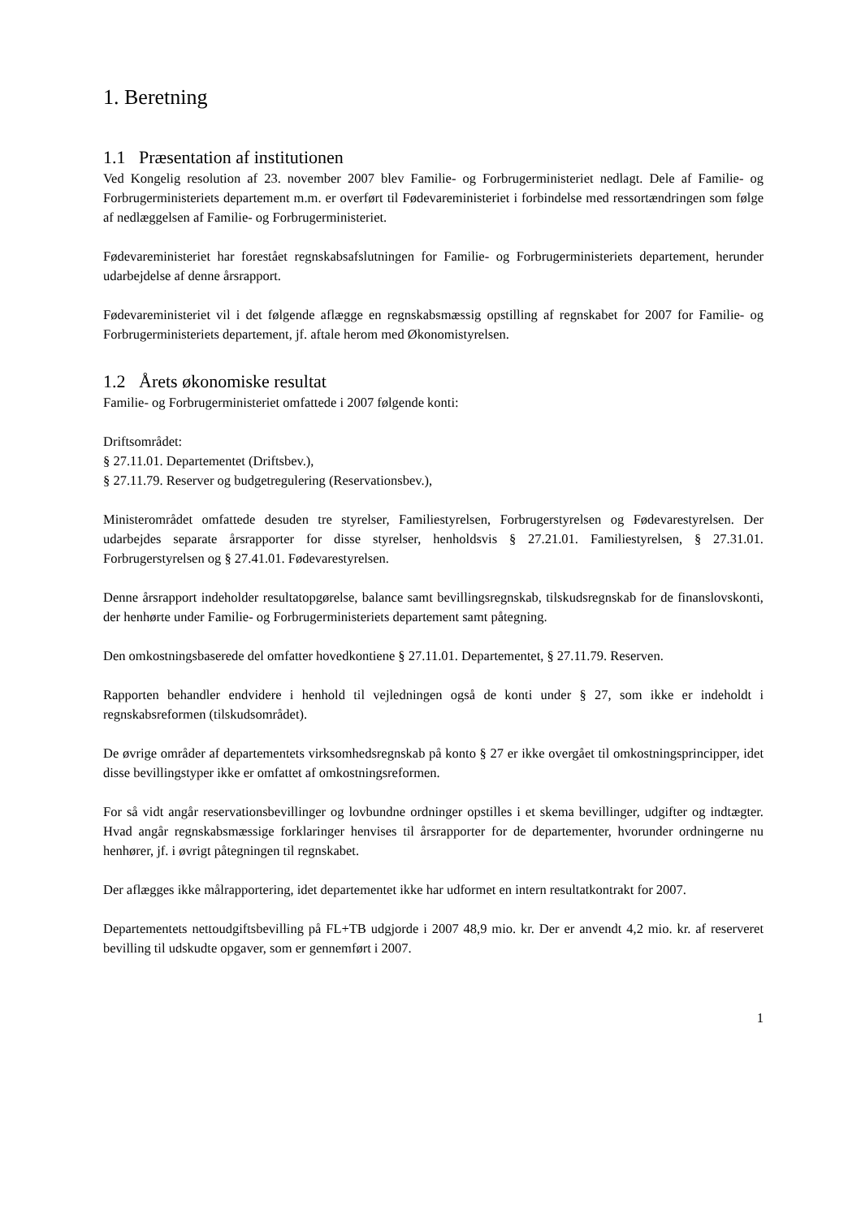1. Beretning
1.1 Præsentation af institutionen
Ved Kongelig resolution af 23. november 2007 blev Familie- og Forbrugerministeriet nedlagt. Dele af Familie- og Forbrugerministeriets departement m.m. er overført til Fødevareministeriet i forbindelse med ressortændringen som følge af nedlæggelsen af Familie- og Forbrugerministeriet.
Fødevareministeriet har forestået regnskabsafslutningen for Familie- og Forbrugerministeriets departement, herunder udarbejdelse af denne årsrapport.
Fødevareministeriet vil i det følgende aflægge en regnskabsmæssig opstilling af regnskabet for 2007 for Familie- og Forbrugerministeriets departement, jf. aftale herom med Økonomistyrelsen.
1.2 Årets økonomiske resultat
Familie- og Forbrugerministeriet omfattede i 2007 følgende konti:
Driftsområdet:
§ 27.11.01. Departementet (Driftsbev.),
§ 27.11.79. Reserver og budgetregulering (Reservationsbev.),
Ministerområdet omfattede desuden tre styrelser, Familiestyrelsen, Forbrugerstyrelsen og Fødevarestyrelsen. Der udarbejdes separate årsrapporter for disse styrelser, henholdsvis § 27.21.01. Familiestyrelsen, § 27.31.01. Forbrugerstyrelsen og § 27.41.01. Fødevarestyrelsen.
Denne årsrapport indeholder resultatopgørelse, balance samt bevillingsregnskab, tilskudsregnskab for de finanslovskonti, der henhørte under Familie- og Forbrugerministeriets departement samt påtegning.
Den omkostningsbaserede del omfatter hovedkontiene § 27.11.01. Departementet, § 27.11.79. Reserven.
Rapporten behandler endvidere i henhold til vejledningen også de konti under § 27, som ikke er indeholdt i regnskabsreformen (tilskudsområdet).
De øvrige områder af departementets virksomhedsregnskab på konto § 27 er ikke overgået til omkostningsprincipper, idet disse bevillingstyper ikke er omfattet af omkostningsreformen.
For så vidt angår reservationsbevillinger og lovbundne ordninger opstilles i et skema bevillinger, udgifter og indtægter. Hvad angår regnskabsmæssige forklaringer henvises til årsrapporter for de departementer, hvorunder ordningerne nu henhører, jf. i øvrigt påtegningen til regnskabet.
Der aflægges ikke målrapportering, idet departementet ikke har udformet en intern resultatkontrakt for 2007.
Departementets nettoudgiftsbevilling på FL+TB udgjorde i 2007 48,9 mio. kr. Der er anvendt 4,2 mio. kr. af reserveret bevilling til udskudte opgaver, som er gennemført i 2007.
1